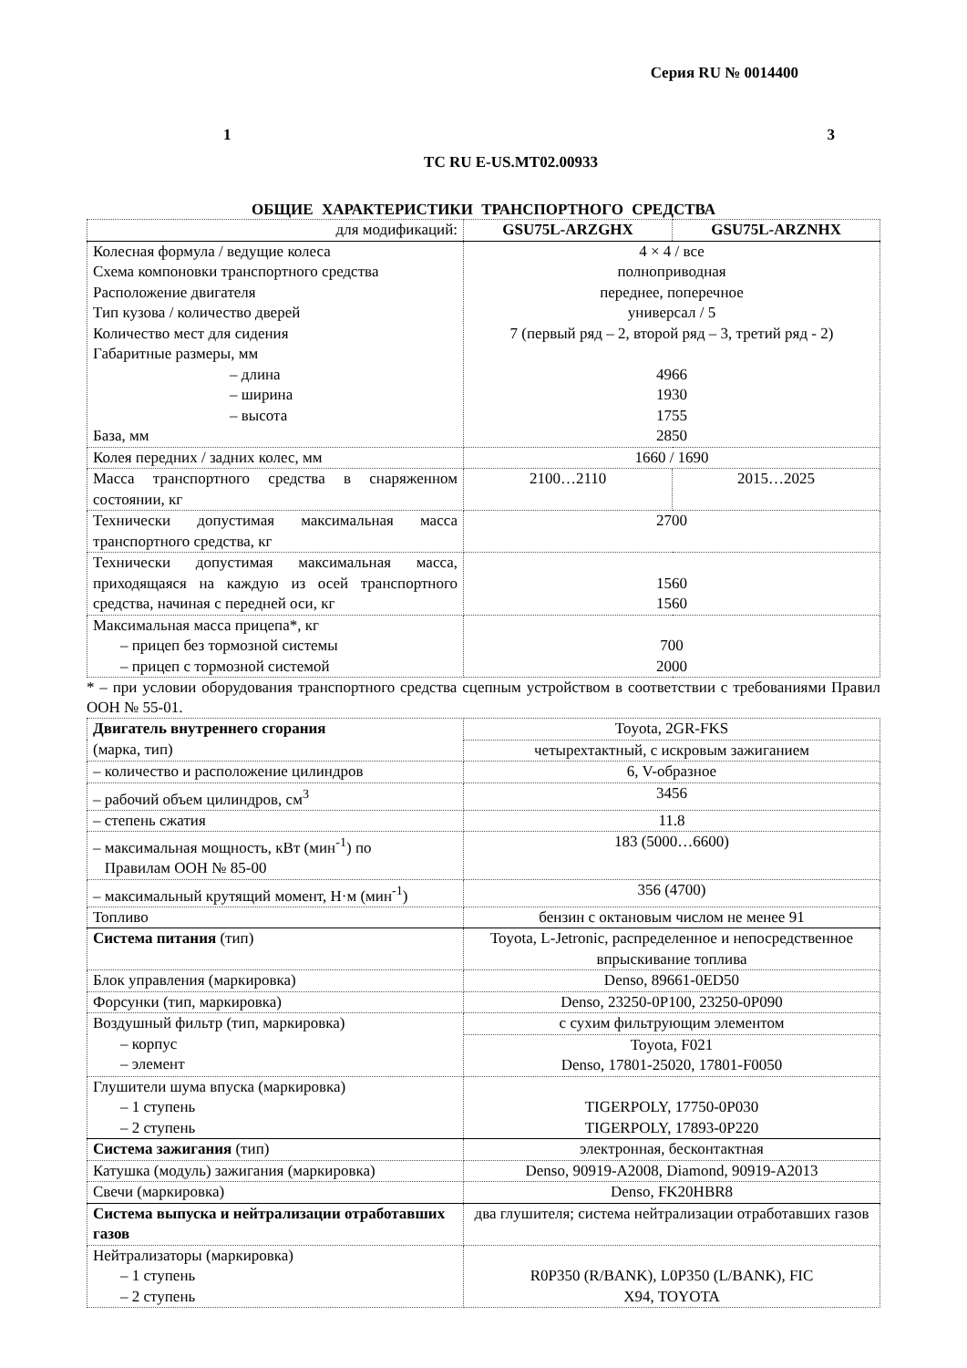Серия RU № 0014400
1 3
TC RU E-US.MT02.00933
ОБЩИЕ ХАРАКТЕРИСТИКИ ТРАНСПОРТНОГО СРЕДСТВА
| для модификаций: | GSU75L-ARZGHX | GSU75L-ARZNHX |
| Колесная формула / ведущие колеса Схема компоновки транспортного средства Расположение двигателя Тип кузова / количество дверей Количество мест для сидения Габаритные размеры, мм – длина – ширина – высота База, мм | 4 × 4 / все полноприводная переднее, поперечное универсал / 5 7 (первый ряд – 2, второй ряд – 3, третий ряд - 2) 4966 1930 1755 2850 | |
| Колея передних / задних колес, мм | 1660 / 1690 | |
| Масса транспортного средства в снаряженном состоянии, кг | 2100…2110 | 2015…2025 |
| Технически допустимая максимальная масса транспортного средства, кг | 2700 | |
| Технически допустимая максимальная масса, приходящаяся на каждую из осей транспортного средства, начиная с передней оси, кг | 1560 1560 | |
| Максимальная масса прицепа*, кг – прицеп без тормозной системы – прицеп с тормозной системой | 700 2000 | |
* – при условии оборудования транспортного средства сцепным устройством в соответствии с требованиями Правил ООН № 55-01.
| Двигатель внутреннего сгорания (марка, тип) | Toyota, 2GR-FKS |
| | четырехтактный, с искровым зажиганием |
| – количество и расположение цилиндров | 6, V-образное |
| – рабочий объем цилиндров, см<sup>3</sup> | 3456 |
| – степень сжатия | 11.8 |
| – максимальная мощность, кВт (мин<sup>-1</sup>) по Правилам ООН № 85-00 | 183 (5000…6600) |
| – максимальный крутящий момент, Н·м (мин<sup>-1</sup>) | 356 (4700) |
| Топливо | бензин с октановым числом не менее 91 |
| Система питания (тип) | Toyota, L-Jetronic, распределенное и непосредственное впрыскивание топлива |
| Блок управления (маркировка) | Denso, 89661-0ED50 |
| Форсунки (тип, маркировка) | Denso, 23250-0P100, 23250-0P090 |
| Воздушный фильтр (тип, маркировка) – корпус – элемент | с сухим фильтрующим элементом |
| | Toyota, F021 Denso, 17801-25020, 17801-F0050 |
| Глушители шума впуска (маркировка) – 1 ступень – 2 ступень | TIGERPOLY, 17750-0P030 TIGERPOLY, 17893-0P220 |
| Система зажигания (тип) | электронная, бесконтактная |
| Катушка (модуль) зажигания (маркировка) | Denso, 90919-A2008, Diamond, 90919-A2013 |
| Свечи (маркировка) | Denso, FK20HBR8 |
| Система выпуска и нейтрализации отработавших газов | два глушителя; система нейтрализации отработавших газов |
| Нейтрализаторы (маркировка) – 1 ступень – 2 ступень | R0P350 (R/BANK), L0P350 (L/BANK), FIC X94, TOYOTA |